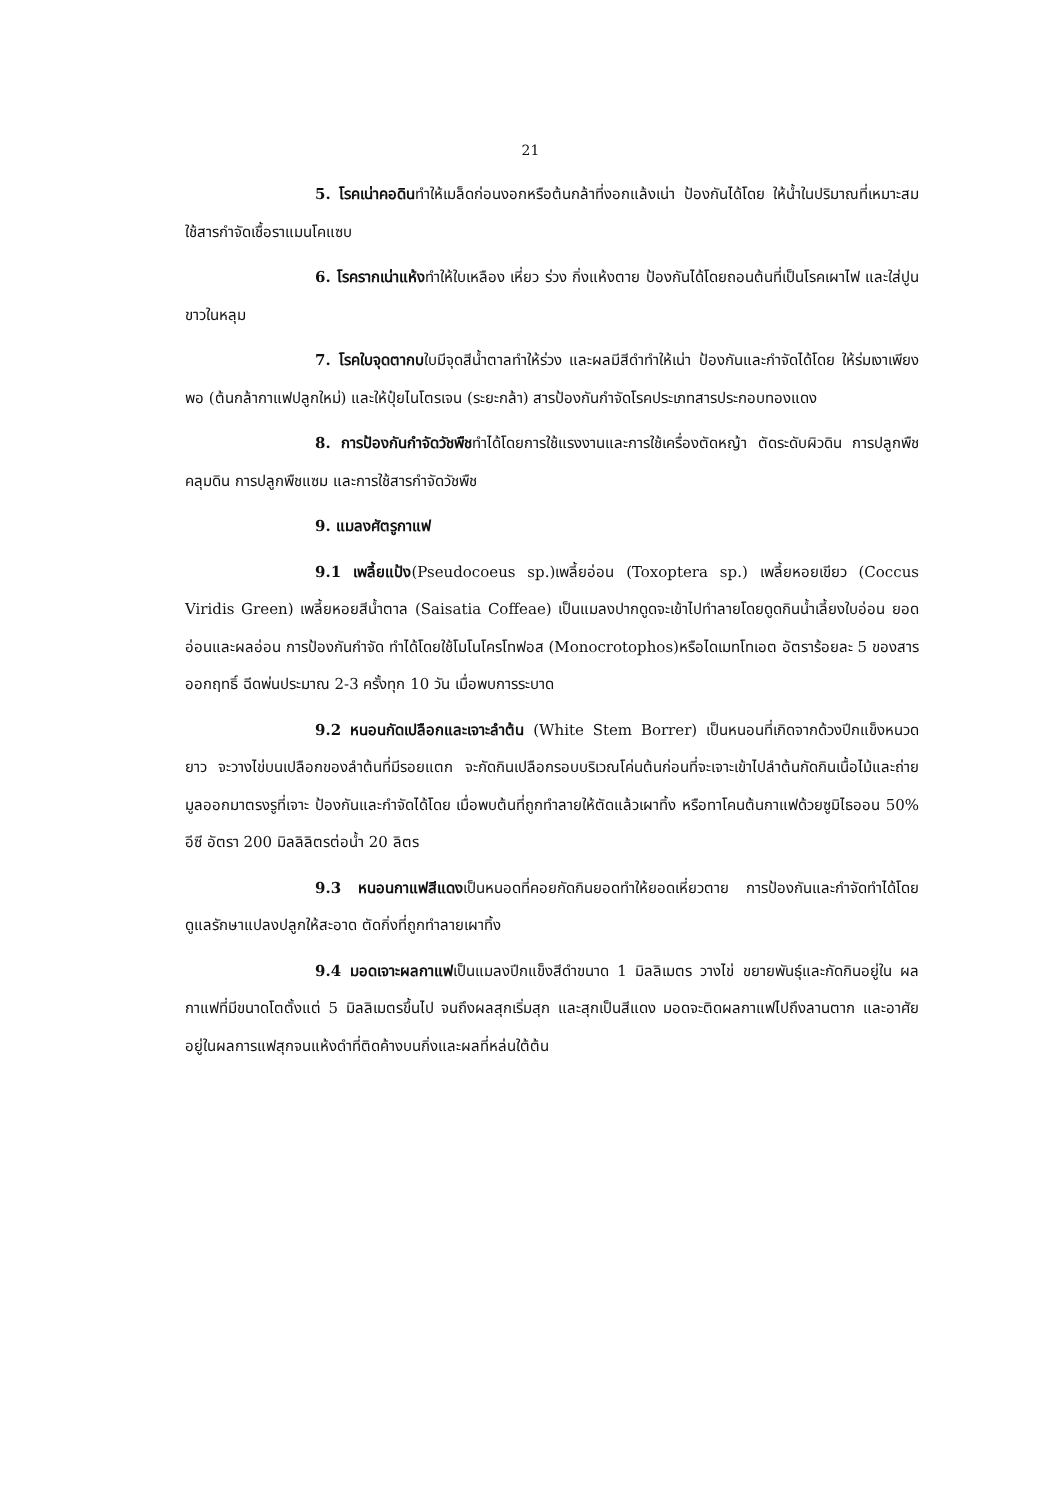21
5. โรคเน่าคอดินทำให้เมล็ดก่อนงอกหรือต้นกล้าที่งอกแล้งเน่า ป้องกันได้โดย ให้น้ำในปริมาณที่เหมาะสม ใช้สารกำจัดเชื้อราแมนโคแซบ
6. โรครากเน่าแห้งทำให้ใบเหลือง เหี่ยว ร่วง กิ่งแห้งตาย ป้องกันได้โดยถอนต้นที่เป็นโรคเผาไฟ และใส่ปูนขาวในหลุม
7. โรคใบจุดตากบใบมีจุดสีน้ำตาลทำให้ร่วง และผลมีสีดำทำให้เน่า ป้องกันและกำจัดได้โดย ให้ร่มเงาเพียงพอ (ต้นกล้ากาแฟปลูกใหม่) และให้ปุ๋ยไนโตรเจน (ระยะกล้า) สารป้องกันกำจัดโรคประเภทสารประกอบทองแดง
8. การป้องกันกำจัดวัชพืชทำได้โดยการใช้แรงงานและการใช้เครื่องตัดหญ้า ตัดระดับผิวดิน การปลูกพืชคลุมดิน การปลูกพืชแซม และการใช้สารกำจัดวัชพืช
9. แมลงศัตรูกาแฟ
9.1 เพลี้ยแป้ง(Pseudocoeus sp.)เพลี้ยอ่อน (Toxoptera sp.) เพลี้ยหอยเขียว (Coccus Viridis Green) เพลี้ยหอยสีน้ำตาล (Saisatia Coffeae) เป็นแมลงปากดูดจะเข้าไปทำลายโดยดูดกินน้ำเลี้ยงใบอ่อน ยอดอ่อนและผลอ่อน การป้องกันกำจัด ทำได้โดยใช้โมโนโครโทฟอส (Monocrotophos)หรือไดเมทโทเอต อัตราร้อยละ 5 ของสารออกฤทธิ์ ฉีดพ่นประมาณ 2-3 ครั้งทุก 10 วัน เมื่อพบการระบาด
9.2 หนอนกัดเปลือกและเจาะลำต้น (White Stem Borrer) เป็นหนอนที่เกิดจากด้วงปีกแข็งหนวดยาว จะวางไข่บนเปลือกของลำต้นที่มีรอยแตก จะกัดกินเปลือกรอบบริเวณโค่นต้นก่อนที่จะเจาะเข้าไปลำต้นกัดกินเนื้อไม้และถ่ายมูลออกมาตรงรูที่เจาะ ป้องกันและกำจัดได้โดย เมื่อพบต้นที่ถูกทำลายให้ตัดแล้วเผาทิ้ง หรือทาโคนต้นกาแฟด้วยซูมิไธออน 50% อีซี อัตรา 200 มิลลิลิตรต่อน้ำ 20 ลิตร
9.3 หนอนกาแฟสีแดงเป็นหนอดที่คอยกัดกินยอดทำให้ยอดเหี่ยวตาย การป้องกันและกำจัดทำได้โดย ดูแลรักษาแปลงปลูกให้สะอาด ตัดกิ่งที่ถูกทำลายเผาทิ้ง
9.4 มอดเจาะผลกาแฟเป็นแมลงปีกแข็งสีดำขนาด 1 มิลลิเมตร วางไข่ ขยายพันธุ์และกัดกินอยู่ใน ผลกาแฟที่มีขนาดโตตั้งแต่ 5 มิลลิเมตรขึ้นไป จนถึงผลสุกเริ่มสุก และสุกเป็นสีแดง มอดจะติดผลกาแฟไปถึงลานตาก และอาศัยอยู่ในผลการแฟสุกจนแห้งดำที่ติดค้างบนกิ่งและผลที่หล่นใต้ต้น